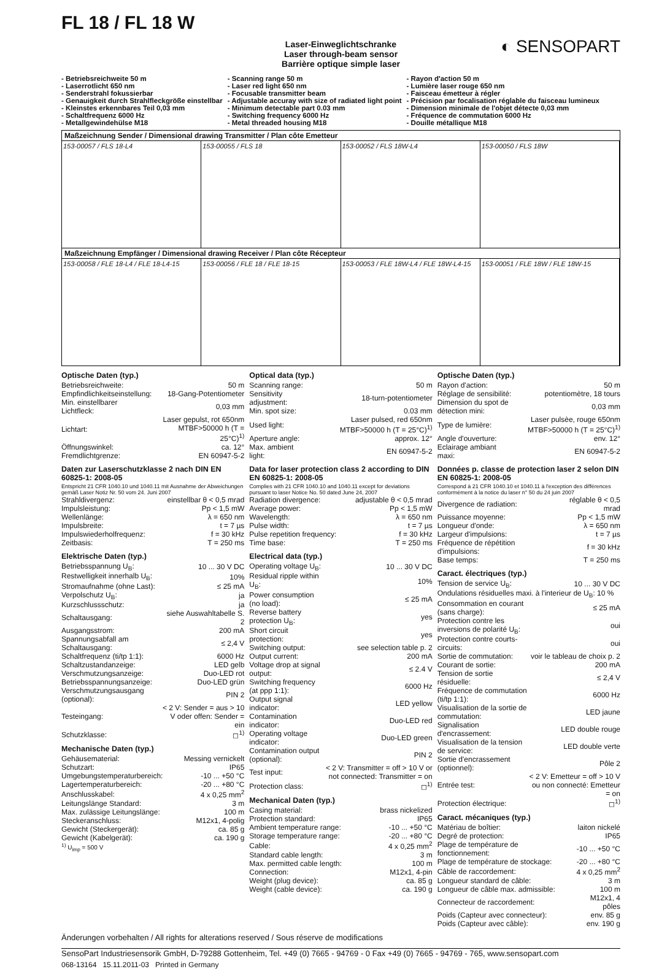FL 18 / FL 18 W
◐ SENSOPART
Laser-Einweglichtschranke
Laser through-beam sensor
Barrière optique simple laser
- Betriebsreichweite 50 m
- Laserrotlicht 650 nm
- Senderstrahl fokussierbar
- Genauigkeit durch Strahlfleckgröße einstellbar
- Kleinstes erkennbares Teil 0,03 mm
- Schaltfrequenz 6000 Hz
- Metallgewindehülse M18
- Scanning range 50 m
- Laser red light 650 nm
- Focusable transmitter beam
- Adjustable accuray with size of radiated light point
- Minimum detectable part 0.03 mm
- Switching frequency 6000 Hz
- Metal threaded housing M18
- Rayon d'action 50 m
- Lumière laser rouge 650 nm
- Faisceau émetteur à régler
- Précision par focalisation réglable du faisceau lumineux
- Dimension minimale de l'objet détecte 0,03 mm
- Fréquence de commutation 6000 Hz
- Douille métallique M18
Maßzeichnung Sender / Dimensional drawing Transmitter / Plan côte Emetteur
153-00057 / FLS 18-L4 153-00055 / FLS 18 153-00052 / FLS 18W-L4 153-00050 / FLS 18W
Maßzeichnung Empfänger / Dimensional drawing Receiver / Plan côte Récepteur
153-00058 / FLE 18-L4 / FLE 18-L4-15
153-00056 / FLE 18 / FLE 18-15 153-00053 / FLE 18W-L4 / FLE 18W-L4-15
153-00051 / FLE 18W / FLE 18W-15
Optische Daten (typ.)
| Betriebsreichweite: | 50 m |
| Empfindlichkeitseinstellung: | 18-Gang-Potentiometer |
| Min. einstellbarer Lichtfleck: | 0,03 mm |
| Lichtart: | Laser gepulst, rot 650nm MTBF>50000 h (T = 25°C)<sup>1)</sup> |
| Öffnungswinkel: | ca. 12° |
| Fremdlichtgrenze: | EN 60947-5-2 |
Daten zur Laserschutzklasse 2 nach DIN EN 60825-1: 2008-05
Entspricht 21 CFR 1040.10 und 1040.11 mit Ausnahme der Abweichungen gemäß Laser Notiz Nr. 50 vom 24. Juni 2007
| Strahldivergenz: | einstellbar θ < 0,5 mrad |
| Impulsleistung: | Pp < 1,5 mW |
| Wellenlänge: | λ = 650 nm |
| Impulsbreite: | t = 7 µs |
| Impulswiederholfrequenz: | f = 30 kHz |
| Zeitbasis: | T = 250 ms |
Elektrische Daten (typ.)
| Betriebsspannung U<sub>B</sub>: | 10 ... 30 V DC |
| Restwelligkeit innerhalb U<sub>B</sub>: | 10% |
| Stromaufnahme (ohne Last): | ≤ 25 mA |
| Verpolschutz U<sub>B</sub>: | ja |
| Kurzschlussschutz: | ja |
| Schaltausgang: | siehe Auswahltabelle S. 2 |
| Ausgangsstrom: | 200 mA |
| Spannungsabfall am Schaltausgang: | ≤ 2,4 V |
| Schaltfrequenz (ti/tp 1:1): | 6000 Hz |
| Schaltzustandanzeige: | LED gelb |
| Verschmutzungsanzeige: | Duo-LED rot |
| Betriebsspannungsanzeige: | Duo-LED grün |
| Verschmutzungsausgang (optional): | PIN 2 |
| Testeingang: | < 2 V: Sender = aus > 10 V oder offen: Sender = ein |
| Schutzklasse: | ◻<sup>1)</sup> |
Mechanische Daten (typ.)
| Gehäusematerial: | Messing vernickelt |
| Schutzart: | IP65 |
| Umgebungstemperaturbereich: | -10 ... +50 °C |
| Lagertemperaturbereich: | -20 ... +80 °C |
| Anschlusskabel: | 4 x 0,25 mm<sup>2</sup> |
| Leitungslänge Standard: | 3 m |
| Max. zulässige Leitungslänge: | 100 m |
| Steckeranschluss: | M12x1, 4-polig |
| Gewicht (Steckergerät): | ca. 85 g |
| Gewicht (Kabelgerät): | ca. 190 g |
<sup>1)</sup> U<sub>imp</sub> = 500 V
Optical data (typ.)
| Scanning range: | 50 m |
| Sensitivity adjustment: | 18-turn-potentiometer |
| Min. spot size: | 0.03 mm |
| Used light: | Laser pulsed, red 650nm MTBF>50000 h (T = 25°C)<sup>1)</sup> |
| Aperture angle: | approx. 12° |
| Max. ambient light: | EN 60947-5-2 |
Data for laser protection class 2 according to DIN EN 60825-1: 2008-05
Complies with 21 CFR 1040.10 and 1040.11 except for deviations pursuant to laser Notice No. 50 dated June 24, 2007
| Radiation divergence: | adjustable θ < 0,5 mrad |
| Average power: | Pp < 1,5 mW |
| Wavelength: | λ = 650 nm |
| Pulse width: | t = 7 µs |
| Pulse repetition frequency: | f = 30 kHz |
| Time base: | T = 250 ms |
Electrical data (typ.)
| Operating voltage U<sub>B</sub>: | 10 ... 30 V DC |
| Residual ripple within U<sub>B</sub>: | 10% |
| Power consumption (no load): | ≤ 25 mA |
| Reverse battery protection U<sub>B</sub>: | yes |
| Short circuit protection: | yes |
| Switching output: | see selection table p. 2 |
| Output current: | 200 mA |
| Voltage drop at signal output: | ≤ 2.4 V |
| Switching frequency (at ppp 1:1): | 6000 Hz |
| Output signal indicator: | LED yellow |
| Contamination indicator: | Duo-LED red |
| Operating voltage indicator: | Duo-LED green |
| Contamination output (optional): | PIN 2 |
| Test input: | < 2 V: Transmitter = off > 10 V or not connected: Transmitter = on |
| Protection class: | ◻<sup>1)</sup> |
Mechanical Daten (typ.)
| Casing material: | brass nickelized |
| Protection standard: | IP65 |
| Ambient temperature range: | -10 ... +50 °C |
| Storage temperature range: | -20 ... +80 °C |
| Cable: | 4 x 0,25 mm<sup>2</sup> |
| Standard cable length: | 3 m |
| Max. permitted cable length: | 100 m |
| Connection: | M12x1, 4-pin |
| Weight (plug device): | ca. 85 g |
| Weight (cable device): | ca. 190 g |
Optische Daten (typ.)
| Rayon d'action: | 50 m |
| Réglage de sensibilité: | potentiomètre, 18 tours |
| Dimension du spot de détection mini: | 0,03 mm |
| Type de lumière: | Laser pulsèe, rouge 650nm MTBF>50000 h (T = 25°C)<sup>1)</sup> |
| Angle d'ouverture: | env. 12° |
| Eclairage ambiant maxi: | EN 60947-5-2 |
Données p. classe de protection laser 2 selon DIN EN 60825-1: 2008-05
Correspond à 21 CFR 1040.10 et 1040.11 à l'exception des différences conformément à la notice du laser n° 50 du 24 juin 2007
| Divergence de radiation: | réglable θ < 0,5 mrad |
| Puissance moyenne: | Pp < 1,5 mW |
| Longueur d'onde: | λ = 650 nm |
| Largeur d'impulsions: | t = 7 µs |
| Fréquence de répétition d'impulsions: | f = 30 kHz |
| Base temps: | T = 250 ms |
Caract. électriques (typ.)
| Tension de service U<sub>B</sub>: | 10 ... 30 V DC |
| Ondulations résiduelles maxi. à l'interieur de U<sub>B</sub>: 10 % | |
| Consommation en courant (sans charge): | ≤ 25 mA |
| Protection contre les inversions de polarité U<sub>B</sub>: | oui |
| Protection contre courts-circuits: | oui |
| Sortie de commutation: | voir le tableau de choix p. 2 |
| Courant de sortie: | 200 mA |
| Tension de sortie résiduelle: | ≤ 2,4 V |
| Fréquence de commutation (ti/tp 1:1): | 6000 Hz |
| Visualisation de la sortie de commutation: | LED jaune |
| Signalisation d'encrassement: | LED double rouge |
| Visualisation de la tension de service: | LED double verte |
| Sortie d'encrassement (optionnel): | Pôle 2 |
| Entrée test: | < 2 V: Emetteur = off > 10 V ou non connecté: Emetteur = on |
| Protection électrique: | ◻<sup>1)</sup> |
Caract. mécaniques (typ.)
| Matériau de boîtier: | laiton nickelé |
| Degré de protection: | IP65 |
| Plage de température de fonctionnement: | -10 ... +50 °C |
| Plage de température de stockage: | -20 ... +80 °C |
| Câble de raccordement: | 4 x 0,25 mm<sup>2</sup> |
| Longueur standard de câble: | 3 m |
| Longueur de câble max. admissible: | 100 m |
| Connecteur de raccordement: | M12x1, 4 pôles |
| Poids (Capteur avec connecteur): | env. 85 g |
| Poids (Capteur avec câble): | env. 190 g |
Änderungen vorbehalten / All rights for alterations reserved / Sous réserve de modifications
SensoPart Industriesensorik GmbH, D-79288 Gottenheim, Tel. +49 (0) 7665 - 94769 - 0 Fax +49 (0) 7665 - 94769 - 765, www.sensopart.com
068-13164 15.11.2011-03 Printed in Germany